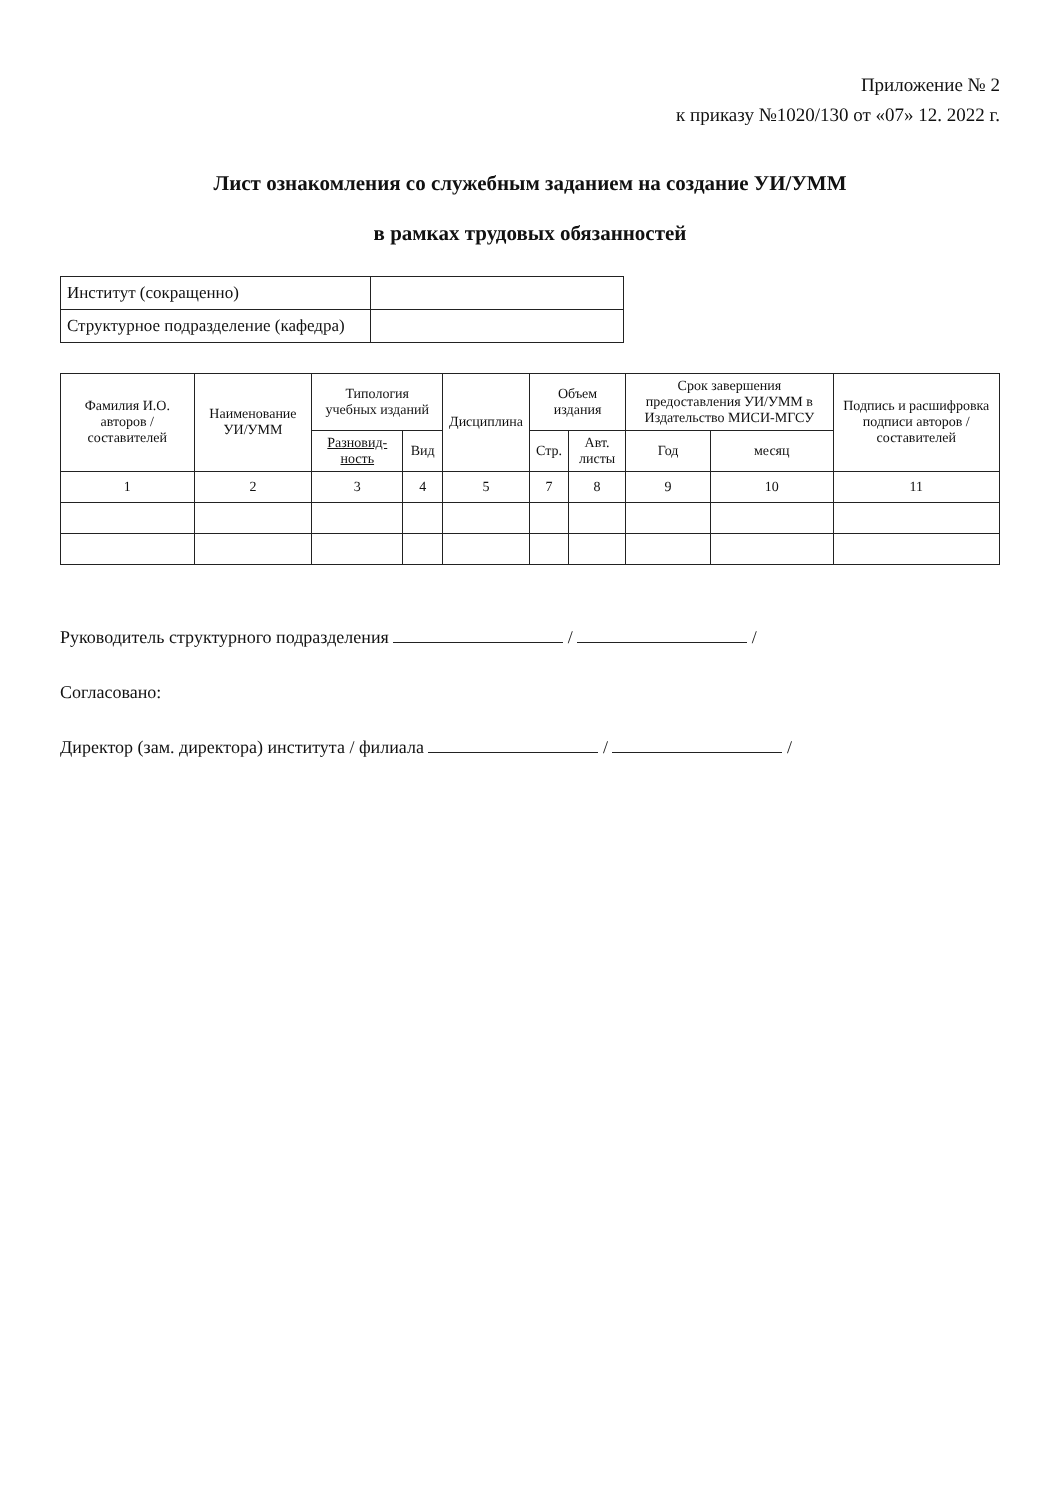Приложение № 2
к приказу №1020/130 от «07» 12. 2022 г.
Лист ознакомления со служебным заданием на создание УИ/УММ
в рамках трудовых обязанностей
| Институт (сокращенно) | |
| Структурное подразделение (кафедра) | |
| Фамилия И.О. авторов / составителей | Наименование УИ/УММ | Типология учебных изданий | | Дисциплина | Объем издания | | Срок завершения предоставления УИ/УММ в Издательство МИСИ-МГСУ | | Подпись и расшифровка подписи авторов / составителей |
| --- | --- | --- | --- | --- | --- | --- | --- | --- | --- |
| | | Разновид-ность | Вид | | Стр. | Авт. листы | Год | месяц | |
| 1 | 2 | 3 | 4 | 5 | 7 | 8 | 9 | 10 | 11 |
Руководитель структурного подразделения / /
Согласовано:
Директор (зам. директора) института / филиала / /